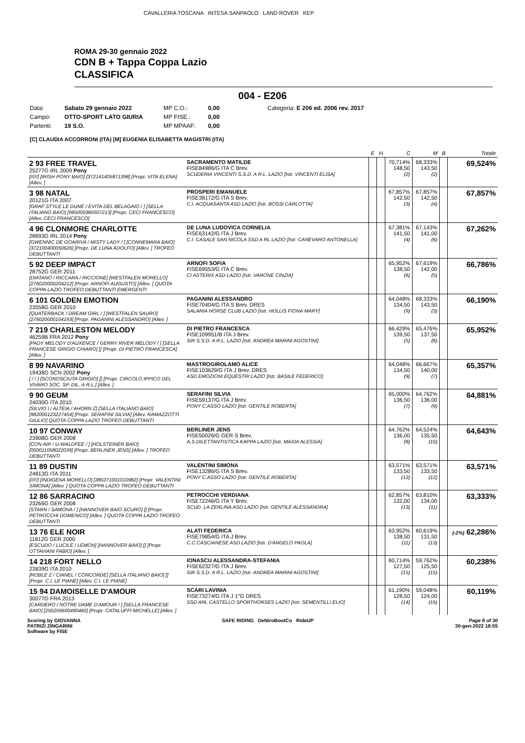CAVALLERIA TOSCANA INTESA SANPAOLO LAND ROVER KEP
ROMA 29-30 gennaio 2022
CDN B + Tappa Coppa Lazio
CLASSIFICA
004 - E206
Data: Sabato 29 gennaio 2022 MP C.O.: 0,00 Categoria: E 206 ed. 2006 rev. 2017 Campo: OTTO-SPORT LATO GIURIA MP FISE.: 0,00 Partenti: 19 S.O. MP MPAAF: 0,00
[C] CLAUDIA ACCORRONI (ITA) [M] EUGENIA ELISABETTA MAGISTRI (ITA)
| | | E | H | C | M | B | Totale |
| --- | --- | --- | --- | --- | --- | --- | --- |
| 2 93 FREE TRAVEL 25277G IRL 2009 Pony [/////] [IRISH PONY BAIO] [372141405871398] [Propr. VITA ELENA] [Allev. ] | SACRAMENTO MATILDE FISE84986/G ITA C Brev. SCUDERIA VINCENTI S.S.D. A R.L. LAZIO [Istr. VINCENTI ELISA] | | | 70,714% 148,50 (2) | 68,333% 143,50 (2) | | 69,524% |
| 3 98 NATAL 20121G ITA 2007 [GRAF STYLE LE DUNE / EVITA DEL BELAGAIO / ] [SELLA ITALIANO BAIO] [985000380507213] [Propr. CECI FRANCESCO] [Allev. CECI FRANCESCO] | PROSPERI EMANUELE FISE38172/G ITA S Brev. C.I. ACQUASANTA ASD LAZIO [Istr. BOSSI CARLOTTA] | | | 67,857% 142,50 (3) | 67,857% 142,50 (4) | | 67,857% |
| 4 96 CLONMORE CHARLOTTE 28693G IRL 2014 Pony [GWENNIC DE GOARIVA / MISTY LADY / ] [CONNEMARA BAIO] [372100400050626] [Propr. DE LUNA ADOLFO] [Allev. ] TROFEO DEBUTTANTI | DE LUNA LUDOVICA CORNELIA FISE63142/G ITA J Brev. C.I. CASALE SAN NICOLA SSD A RL LAZIO [Istr. CANEVARO ANTONELLA] | | | 67,381% 141,50 (4) | 67,143% 141,00 (6) | | 67,262% |
| 5 92 DEEP IMPACT 28752G GER 2011 [DIATANO / RICCARA / RICCIONE] [WESTFALEN MORELLO] [276020000204212] [Propr. ARNOFI AUGUSTO] [Allev. ] QUOTA COPPA LAZIO TROFEO DEBUTTANTI EMERGENTI | ARNOFI SOFIA FISE69553/G ITA C Brev. CI ASTERIX ASD LAZIO [Istr. VARONE CINZIA] | | | 65,952% 138,50 (6) | 67,619% 142,00 (5) | | 66,786% |
| 6 101 GOLDEN EMOTION 23558G GER 2010 [QUATERBACK / DREAM GIRL / ] [WESTFALEN SAURO] [276020000104193] [Propr. PAGANINI ALESSANDRO] [Allev. ] | PAGANINI ALESSANDRO FISE70404/G ITA S Brev. DRES SALARIA HORSE CLUB LAZIO [Istr. HOLLIS FIONA MARY] | | | 64,048% 134,50 (9) | 68,333% 143,50 (3) | | 66,190% |
| 7 219 CHARLESTON MELODY 46259B FRA 2012 Pony [PADY MELODY D'AUXENCE / GERRY RIVER MELODY / ] [SELLA FRANCESE GRIGIO CHIARO] [] [Propr. DI PIETRO FRANCESCA] [Allev. ] | DI PIETRO FRANCESCA FISE109951/B ITA J Brev. SIR S.S.D. A R.L. LAZIO [Istr. ANDREA MARINI AGOSTINI] | | | 66,429% 139,50 (5) | 65,476% 137,50 (8) | | 65,952% |
| 8 99 NAVARINO 19438G SCN 2002 Pony [ / / ] [SCONOSCIUTA GRIGIO] [] [Propr. CIRCOLO IPPICO DEL VIVARO SOC. SP. DIL. A R.L.] [Allev. ] | MASTROGIROLAMO ALICE FISE103629/G ITA J Brev. DRES ASD EMOZIONI EQUESTRI LAZIO [Istr. BASILE FEDERICO] | | | 64,048% 134,50 (9) | 66,667% 140,00 (7) | | 65,357% |
| 9 90 GEUM 24030G ITA 2010 [SILVIO I / ALTEIA / AHORN Z] [SELLA ITALIANO BAIO] [982000123227454] [Propr. SERAFINI SILVIA] [Allev. RAMAZZOTTI GIULIO] QUOTA COPPA LAZIO TROFEO DEBUTTANTI | SERAFINI SILVIA FISE59137/G ITA J Brev. PONY C.ASSO LAZIO [Istr. GENTILE ROBERTA] | | | 65,000% 136,50 (7) | 64,762% 136,00 (9) | | 64,881% |
| 10 97 CONWAY 23908G GER 2008 [CON AIR / U-WALDFEE / ] [HOLSTEINER BAIO] [000011058022039] [Propr. BERLINER JENS] [Allev. ] TROFEO DEBUTTANTI | BERLINER JENS FISE50026/G GER S Brev. A.S.DILETTANTISTICA KAPPA LAZIO [Istr. MAXIA ALESSIA] | | | 64,762% 136,00 (8) | 64,524% 135,50 (10) | | 64,643% |
| 11 89 DUSTIN 24813G ITA 2011 [/////] [INDIGENA MORELLO] [380271001010982] [Propr. VALENTINI SIMONA] [Allev. ] QUOTA COPPA LAZIO TROFEO DEBUTTANTI | VALENTINI SIMONA FISE13286/G ITA S Brev. PONY C.ASSO LAZIO [Istr. GENTILE ROBERTA] | | | 63,571% 133,50 (12) | 63,571% 133,50 (12) | | 63,571% |
| 12 86 SARRACINO 23266G GER 2008 [STARN / SAMONA / ] [HANNOVER BAIO SCURO] [] [Propr. PETROCCHI DOMENICO] [Allev. ] QUOTA COPPA LAZIO TROFEO DEBUTTANTI | PETROCCHI VERDIANA FISE72246/G ITA Y Brev. SCUD. LA ZERLINA ASD LAZIO [Istr. GENTILE ALESSANDRA] | | | 62,857% 132,00 (13) | 63,810% 134,00 (11) | | 63,333% |
| 13 76 ELE NOIR 11812G GER 2000 [ESCUDO / LUCILE / LEMON] [HANNOVER BAIO] [] [Propr. OTTAVIANI FABIO] [Allev. ] | ALATI FEDERICA FISE79854/G ITA J Brev. C.C.CASCIANESE ASD LAZIO [Istr. D'ANGELO PAOLA] | | | 63,952% 138,50 (11) | 60,619% 131,50 (13) | | (-2%) 62,286% |
| 14 218 FORT NELLO 23839G ITA 2010 [ROBLE Z / CIANEL / CONCORDE] [SELLA ITALIANO BAIO] [] [Propr. C.I. LE PIANE] [Allev. C.I. LE PIANE] | IONASCU ALESSANDRA-STEFANIA FISE62327/G ITA J Brev. SIR S.S.D. A R.L. LAZIO [Istr. ANDREA MARINI AGOSTINI] | | | 60,714% 127,50 (15) | 59,762% 125,50 (15) | | 60,238% |
| 15 94 DAMOISELLE D'AMOUR 30077G FRA 2013 [CARDERO / NOTRE DAME D'AMOUR / ] [SELLA FRANCESE BAIO] [250259600490460] [Propr. CATALUFFI MICHELLE] [Allev. ] | SCARI LAVINIA FISE73274/G ITA J 1°G DRES SSD ARL CASTELLO SPORTHORSES LAZIO [Istr. SEMENTILLI ELIO] | | | 61,190% 128,50 (14) | 59,048% 124,00 (16) | | 60,119% |
Scoring by GIOVANNA
PATRIZI ZINGARINI
Software by FISE SAFE RIDING DeNiroBootCo RideUP Page 8 of 30
30-gen-2022 18:55